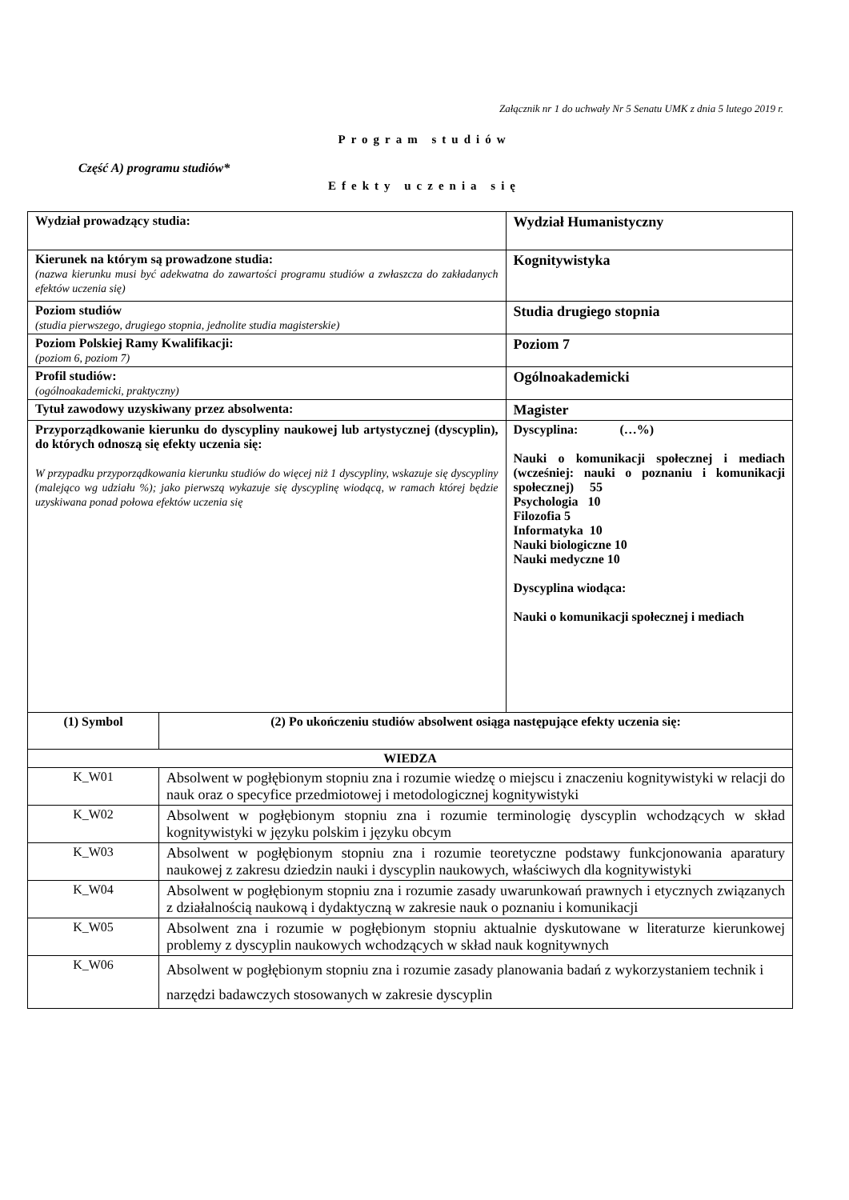Załącznik nr 1 do uchwały Nr 5 Senatu UMK z dnia 5 lutego 2019 r.
Program studiów
Część A) programu studiów*
Efekty uczenia się
| Wydział prowadzący studia: | | Wydział Humanistyczny |
| Kierunek na którym są prowadzone studia: (nazwa kierunku musi być adekwatna do zawartości programu studiów a zwłaszcza do zakładanych efektów uczenia się) | | Kognitywistyka |
| Poziom studiów (studia pierwszego, drugiego stopnia, jednolite studia magisterskie) | | Studia drugiego stopnia |
| Poziom Polskiej Ramy Kwalifikacji: (poziom 6, poziom 7) | | Poziom 7 |
| Profil studiów: (ogólnoakademicki, praktyczny) | | Ogólnoakademicki |
| Tytuł zawodowy uzyskiwany przez absolwenta: | | Magister |
| Przyporządkowanie kierunku do dyscypliny naukowej lub artystycznej (dyscyplin), do których odnoszą się efekty uczenia się: W przypadku przyporządkowania kierunku studiów do więcej niż 1 dyscypliny, wskazuje się dyscypliny (malejąco wg udziału %); jako pierwszą wykazuje się dyscyplinę wiodącą, w ramach której będzie uzyskiwana ponad połowa efektów uczenia się | | Dyscyplina: (…%) Nauki o komunikacji społecznej i mediach (wcześniej: nauki o poznaniu i komunikacji społecznej) 55 Psychologia 10 Filozofia 5 Informatyka 10 Nauki biologiczne 10 Nauki medyczne 10 Dyscyplina wiodąca: Nauki o komunikacji społecznej i mediach |
| (1) Symbol | (2) Po ukończeniu studiów absolwent osiąga następujące efekty uczenia się: | |
| WIEDZA | | |
| K_W01 | Absolwent w pogłębionym stopniu zna i rozumie wiedzę o miejscu i znaczeniu kognitywistyki w relacji do nauk oraz o specyfice przedmiotowej i metodologicznej kognitywistyki | |
| K_W02 | Absolwent w pogłębionym stopniu zna i rozumie terminologię dyscyplin wchodzących w skład kognitywistyki w języku polskim i języku obcym | |
| K_W03 | Absolwent w pogłębionym stopniu zna i rozumie teoretyczne podstawy funkcjonowania aparatury naukowej z zakresu dziedzin nauki i dyscyplin naukowych, właściwych dla kognitywistyki | |
| K_W04 | Absolwent w pogłębionym stopniu zna i rozumie zasady uwarunkowań prawnych i etycznych związanych z działalnością naukową i dydaktyczną w zakresie nauk o poznaniu i komunikacji | |
| K_W05 | Absolwent zna i rozumie w pogłębionym stopniu aktualnie dyskutowane w literaturze kierunkowej problemy z dyscyplin naukowych wchodzących w skład nauk kognitywnych | |
| K_W06 | Absolwent w pogłębionym stopniu zna i rozumie zasady planowania badań z wykorzystaniem technik i narzędzi badawczych stosowanych w zakresie dyscyplin | |